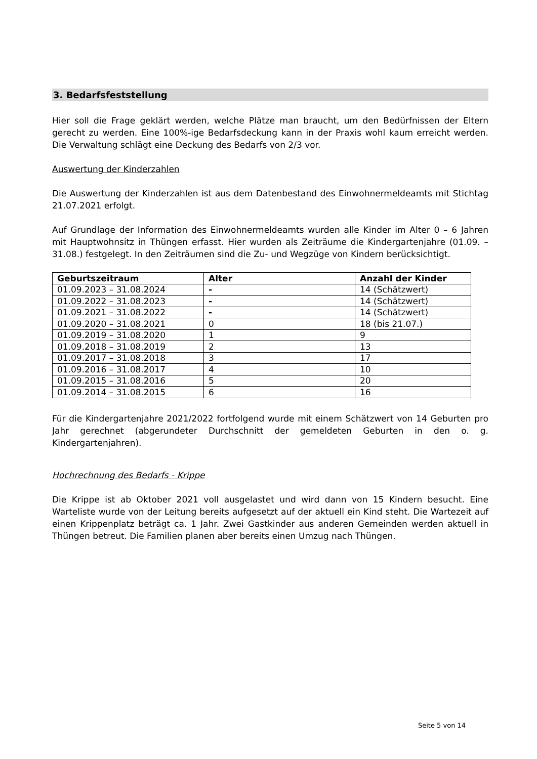3. Bedarfsfeststellung
Hier soll die Frage geklärt werden, welche Plätze man braucht, um den Bedürfnissen der Eltern gerecht zu werden. Eine 100%-ige Bedarfsdeckung kann in der Praxis wohl kaum erreicht werden. Die Verwaltung schlägt eine Deckung des Bedarfs von 2/3 vor.
Auswertung der Kinderzahlen
Die Auswertung der Kinderzahlen ist aus dem Datenbestand des Einwohnermeldeamts mit Stichtag 21.07.2021 erfolgt.
Auf Grundlage der Information des Einwohnermeldeamts wurden alle Kinder im Alter 0 – 6 Jahren mit Hauptwohnsitz in Thüngen erfasst. Hier wurden als Zeiträume die Kindergartenjahre (01.09. – 31.08.) festgelegt. In den Zeiträumen sind die Zu- und Wegzüge von Kindern berücksichtigt.
| Geburtszeitraum | Alter | Anzahl der Kinder |
| --- | --- | --- |
| 01.09.2023 – 31.08.2024 | - | 14 (Schätzwert) |
| 01.09.2022 – 31.08.2023 | - | 14 (Schätzwert) |
| 01.09.2021 – 31.08.2022 | - | 14 (Schätzwert) |
| 01.09.2020 – 31.08.2021 | 0 | 18 (bis 21.07.) |
| 01.09.2019 – 31.08.2020 | 1 | 9 |
| 01.09.2018 – 31.08.2019 | 2 | 13 |
| 01.09.2017 – 31.08.2018 | 3 | 17 |
| 01.09.2016 – 31.08.2017 | 4 | 10 |
| 01.09.2015 – 31.08.2016 | 5 | 20 |
| 01.09.2014 – 31.08.2015 | 6 | 16 |
Für die Kindergartenjahre 2021/2022 fortfolgend wurde mit einem Schätzwert von 14 Geburten pro Jahr gerechnet (abgerundeter Durchschnitt der gemeldeten Geburten in den o. g. Kindergartenjahren).
Hochrechnung des Bedarfs - Krippe
Die Krippe ist ab Oktober 2021 voll ausgelastet und wird dann von 15 Kindern besucht. Eine Warteliste wurde von der Leitung bereits aufgesetzt auf der aktuell ein Kind steht. Die Wartezeit auf einen Krippenplatz beträgt ca. 1 Jahr. Zwei Gastkinder aus anderen Gemeinden werden aktuell in Thüngen betreut. Die Familien planen aber bereits einen Umzug nach Thüngen.
Seite 5 von 14